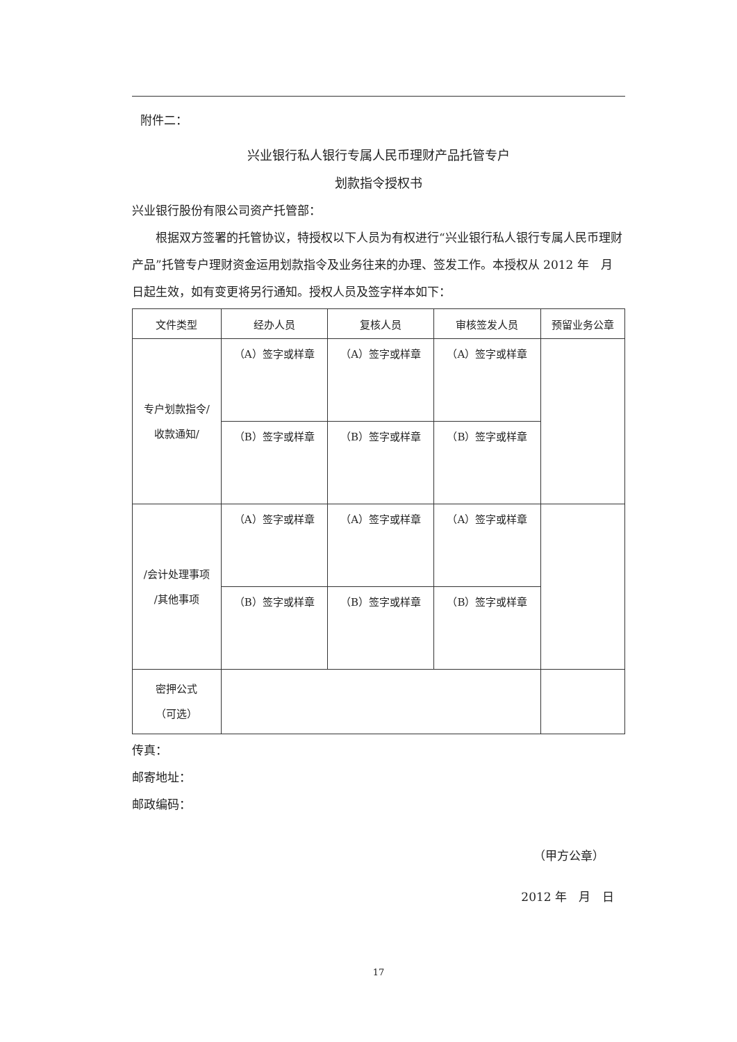附件二：
兴业银行私人银行专属人民币理财产品托管专户
划款指令授权书
兴业银行股份有限公司资产托管部：
根据双方签署的托管协议，特授权以下人员为有权进行“兴业银行私人银行专属人民币理财产品”托管专户理财资金运用划款指令及业务往来的办理、签发工作。本授权从 2012 年　月　日起生效，如有变更将另行通知。授权人员及签字样本如下：
| 文件类型 | 经办人员 | 复核人员 | 审核签发人员 | 预留业务公章 |
| 专户划款指令/ 收款通知/ | （A）签字或样章 | （A）签字或样章 | （A）签字或样章 | |
| | （B）签字或样章 | （B）签字或样章 | （B）签字或样章 | |
| /会计处理事项 /其他事项 | （A）签字或样章 | （A）签字或样章 | （A）签字或样章 | |
| | （B）签字或样章 | （B）签字或样章 | （B）签字或样章 | |
| 密押公式 （可选） | | | | |
传真：
邮寄地址：
邮政编码：
（甲方公章）
2012 年　月　日
17